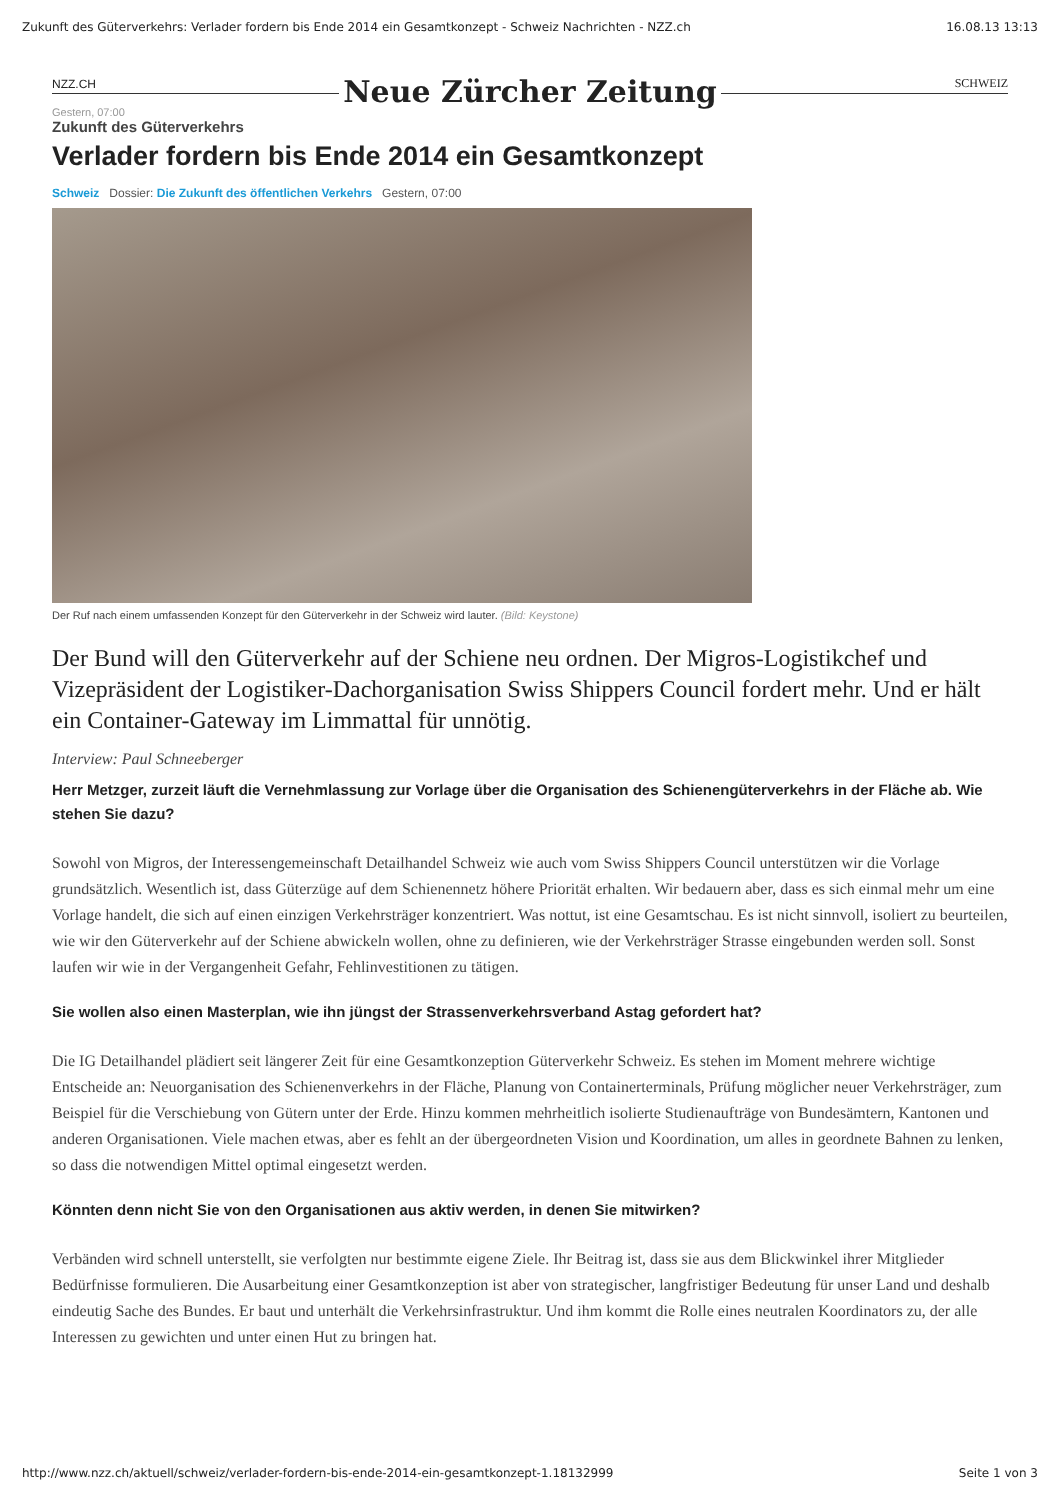Zukunft des Güterverkehrs: Verlader fordern bis Ende 2014 ein Gesamtkonzept - Schweiz Nachrichten - NZZ.ch 16.08.13 13:13
NZZ.CH Neue Zürcher Zeitung SCHWEIZ
Gestern, 07:00
Zukunft des Güterverkehrs
Verlader fordern bis Ende 2014 ein Gesamtkonzept
Schweiz Dossier: Die Zukunft des öffentlichen Verkehrs Gestern, 07:00
Der Ruf nach einem umfassenden Konzept für den Güterverkehr in der Schweiz wird lauter. (Bild: Keystone)
Der Bund will den Güterverkehr auf der Schiene neu ordnen. Der Migros-Logistikchef und Vizepräsident der Logistiker-Dachorganisation Swiss Shippers Council fordert mehr. Und er hält ein Container-Gateway im Limmattal für unnötig.
Interview: Paul Schneeberger
Herr Metzger, zurzeit läuft die Vernehmlassung zur Vorlage über die Organisation des Schienengüterverkehrs in der Fläche ab. Wie stehen Sie dazu?
Sowohl von Migros, der Interessengemeinschaft Detailhandel Schweiz wie auch vom Swiss Shippers Council unterstützen wir die Vorlage grundsätzlich. Wesentlich ist, dass Güterzüge auf dem Schienennetz höhere Priorität erhalten. Wir bedauern aber, dass es sich einmal mehr um eine Vorlage handelt, die sich auf einen einzigen Verkehrsträger konzentriert. Was nottut, ist eine Gesamtschau. Es ist nicht sinnvoll, isoliert zu beurteilen, wie wir den Güterverkehr auf der Schiene abwickeln wollen, ohne zu definieren, wie der Verkehrsträger Strasse eingebunden werden soll. Sonst laufen wir wie in der Vergangenheit Gefahr, Fehlinvestitionen zu tätigen.
Sie wollen also einen Masterplan, wie ihn jüngst der Strassenverkehrsverband Astag gefordert hat?
Die IG Detailhandel plädiert seit längerer Zeit für eine Gesamtkonzeption Güterverkehr Schweiz. Es stehen im Moment mehrere wichtige Entscheide an: Neuorganisation des Schienenverkehrs in der Fläche, Planung von Containerterminals, Prüfung möglicher neuer Verkehrsträger, zum Beispiel für die Verschiebung von Gütern unter der Erde. Hinzu kommen mehrheitlich isolierte Studienaufträge von Bundesämtern, Kantonen und anderen Organisationen. Viele machen etwas, aber es fehlt an der übergeordneten Vision und Koordination, um alles in geordnete Bahnen zu lenken, so dass die notwendigen Mittel optimal eingesetzt werden.
Könnten denn nicht Sie von den Organisationen aus aktiv werden, in denen Sie mitwirken?
Verbänden wird schnell unterstellt, sie verfolgten nur bestimmte eigene Ziele. Ihr Beitrag ist, dass sie aus dem Blickwinkel ihrer Mitglieder Bedürfnisse formulieren. Die Ausarbeitung einer Gesamtkonzeption ist aber von strategischer, langfristiger Bedeutung für unser Land und deshalb eindeutig Sache des Bundes. Er baut und unterhält die Verkehrsinfrastruktur. Und ihm kommt die Rolle eines neutralen Koordinators zu, der alle Interessen zu gewichten und unter einen Hut zu bringen hat.
http://www.nzz.ch/aktuell/schweiz/verlader-fordern-bis-ende-2014-ein-gesamtkonzept-1.18132999 Seite 1 von 3